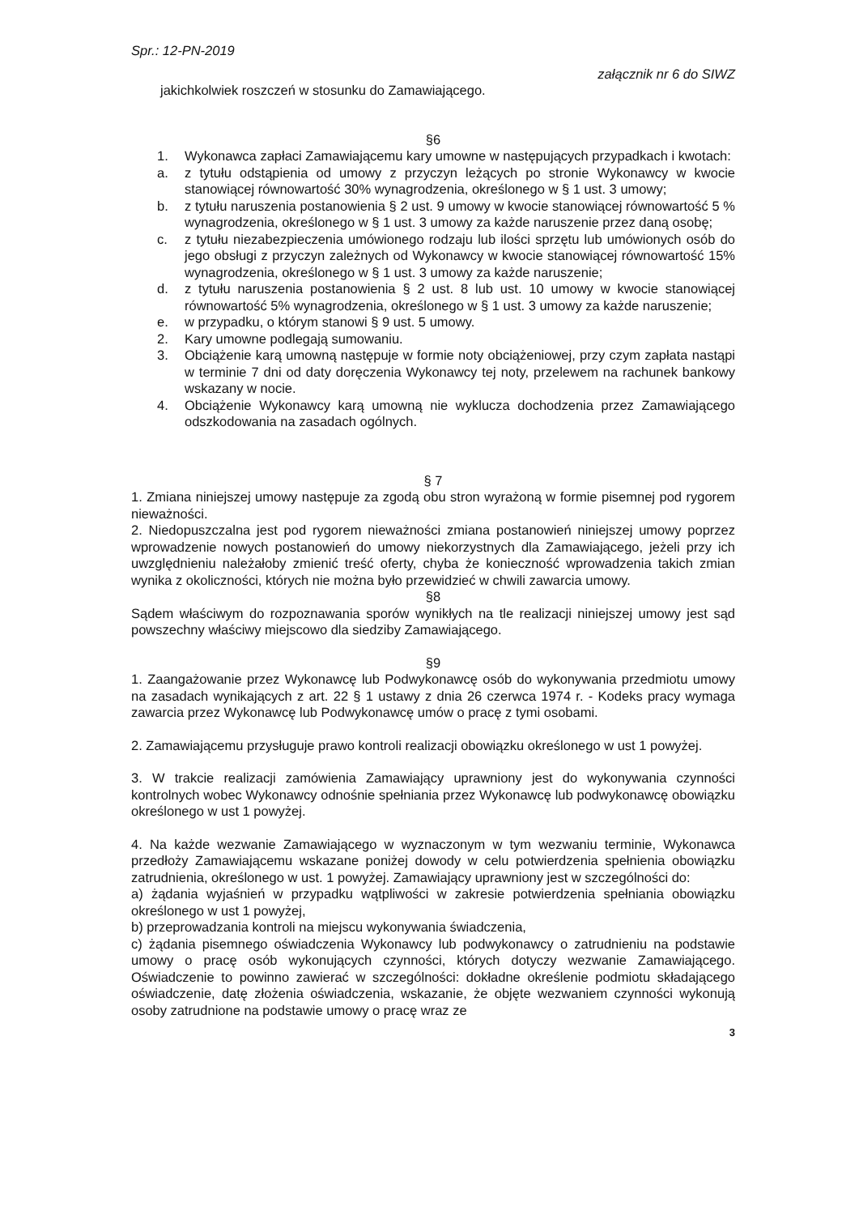Spr.: 12-PN-2019
załącznik nr 6 do SIWZ
jakichkolwiek roszczeń w stosunku do Zamawiającego.
§6
1. Wykonawca zapłaci Zamawiającemu kary umowne w następujących przypadkach i kwotach:
a. z tytułu odstąpienia od umowy z przyczyn leżących po stronie Wykonawcy w kwocie stanowiącej równowartość 30% wynagrodzenia, określonego w § 1 ust. 3 umowy;
b. z tytułu naruszenia postanowienia § 2 ust. 9 umowy w kwocie stanowiącej równowartość 5 % wynagrodzenia, określonego w § 1 ust. 3 umowy za każde naruszenie przez daną osobę;
c. z tytułu niezabezpieczenia umówionego rodzaju lub ilości sprzętu lub umówionych osób do jego obsługi z przyczyn zależnych od Wykonawcy w kwocie stanowiącej równowartość 15% wynagrodzenia, określonego w § 1 ust. 3 umowy za każde naruszenie;
d. z tytułu naruszenia postanowienia § 2 ust. 8 lub ust. 10 umowy w kwocie stanowiącej równowartość 5% wynagrodzenia, określonego w § 1 ust. 3 umowy za każde naruszenie;
e. w przypadku, o którym stanowi § 9 ust. 5 umowy.
2. Kary umowne podlegają sumowaniu.
3. Obciążenie karą umowną następuje w formie noty obciążeniowej, przy czym zapłata nastąpi w terminie 7 dni od daty doręczenia Wykonawcy tej noty, przelewem na rachunek bankowy wskazany w nocie.
4. Obciążenie Wykonawcy karą umowną nie wyklucza dochodzenia przez Zamawiającego odszkodowania na zasadach ogólnych.
§ 7
1. Zmiana niniejszej umowy następuje za zgodą obu stron wyrażoną w formie pisemnej pod rygorem nieważności.
2. Niedopuszczalna jest pod rygorem nieważności zmiana postanowień niniejszej umowy poprzez wprowadzenie nowych postanowień do umowy niekorzystnych dla Zamawiającego, jeżeli przy ich uwzględnieniu należałoby zmienić treść oferty, chyba że konieczność wprowadzenia takich zmian wynika z okoliczności, których nie można było przewidzieć w chwili zawarcia umowy.
§8
Sądem właściwym do rozpoznawania sporów wynikłych na tle realizacji niniejszej umowy jest sąd powszechny właściwy miejscowo dla siedziby Zamawiającego.
§9
1. Zaangażowanie przez Wykonawcę lub Podwykonawcę osób do wykonywania przedmiotu umowy na zasadach wynikających z art. 22 § 1 ustawy z dnia 26 czerwca 1974 r. - Kodeks pracy wymaga zawarcia przez Wykonawcę lub Podwykonawcę umów o pracę z tymi osobami.
2. Zamawiającemu przysługuje prawo kontroli realizacji obowiązku określonego w ust 1 powyżej.
3. W trakcie realizacji zamówienia Zamawiający uprawniony jest do wykonywania czynności kontrolnych wobec Wykonawcy odnośnie spełniania przez Wykonawcę lub podwykonawcę obowiązku określonego w ust 1 powyżej.
4. Na każde wezwanie Zamawiającego w wyznaczonym w tym wezwaniu terminie, Wykonawca przedłoży Zamawiającemu wskazane poniżej dowody w celu potwierdzenia spełnienia obowiązku zatrudnienia, określonego w ust. 1 powyżej. Zamawiający uprawniony jest w szczególności do:
a) żądania wyjaśnień w przypadku wątpliwości w zakresie potwierdzenia spełniania obowiązku określonego w ust 1 powyżej,
b) przeprowadzania kontroli na miejscu wykonywania świadczenia,
c) żądania pisemnego oświadczenia Wykonawcy lub podwykonawcy o zatrudnieniu na podstawie umowy o pracę osób wykonujących czynności, których dotyczy wezwanie Zamawiającego. Oświadczenie to powinno zawierać w szczególności: dokładne określenie podmiotu składającego oświadczenie, datę złożenia oświadczenia, wskazanie, że objęte wezwaniem czynności wykonują osoby zatrudnione na podstawie umowy o pracę wraz ze
3